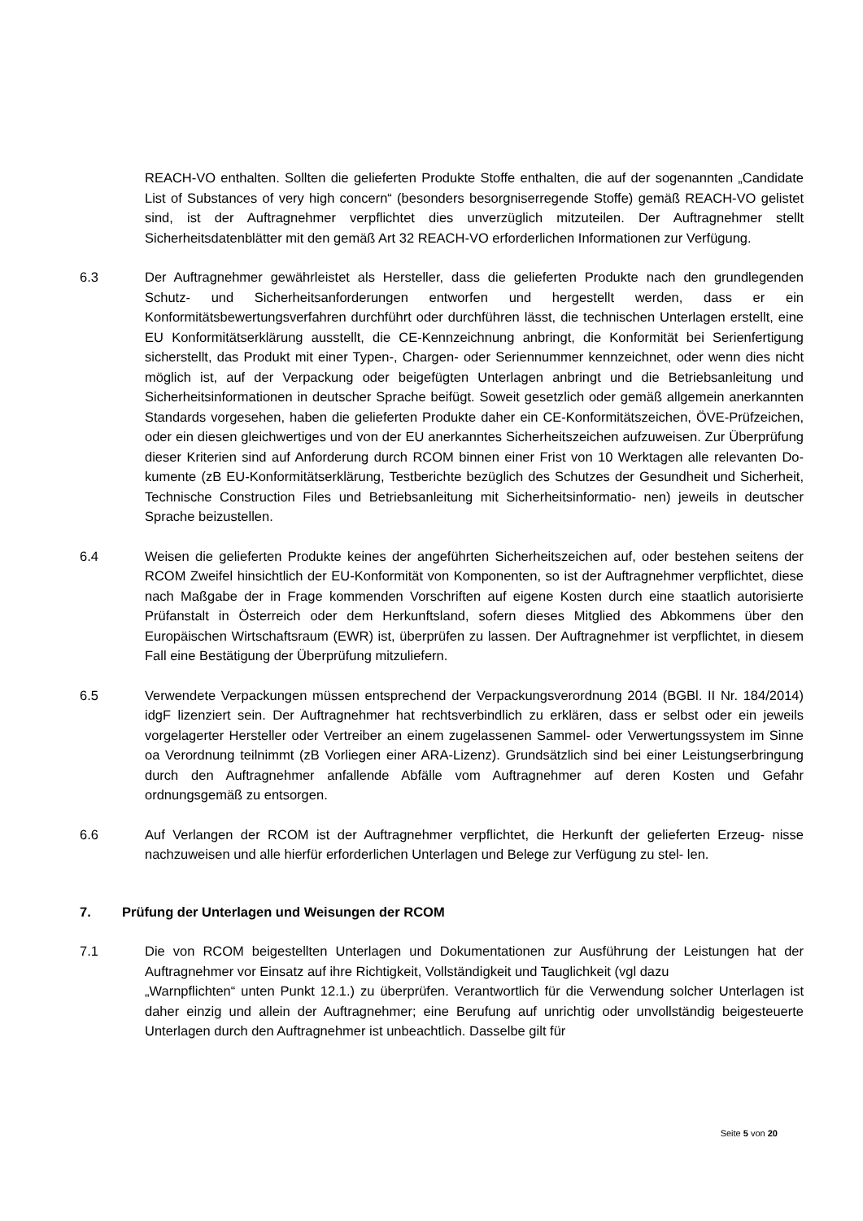REACH-VO enthalten. Sollten die gelieferten Produkte Stoffe enthalten, die auf der sogenannten „Candidate List of Substances of very high concern“ (besonders besorgniserregende Stoffe) gemäß REACH-VO gelistet sind, ist der Auftragnehmer verpflichtet dies unverzüglich mitzuteilen. Der Auftragnehmer stellt Sicherheitsdatenblätter mit den gemäß Art 32 REACH-VO erforderlichen Informationen zur Verfügung.
6.3 Der Auftragnehmer gewährleistet als Hersteller, dass die gelieferten Produkte nach den grundlegenden Schutz- und Sicherheitsanforderungen entworfen und hergestellt werden, dass er ein Konformitätsbewertungsverfahren durchführt oder durchführen lässt, die technischen Unterlagen erstellt, eine EU Konformitätserklärung ausstellt, die CE-Kennzeichnung anbringt, die Konformität bei Serienfertigung sicherstellt, das Produkt mit einer Typen-, Chargen- oder Seriennummer kennzeichnet, oder wenn dies nicht möglich ist, auf der Verpackung oder beigefügten Unterlagen anbringt und die Betriebsanleitung und Sicherheitsinformationen in deutscher Sprache beifügt. Soweit gesetzlich oder gemäß allgemein anerkannten Standards vorgesehen, haben die gelieferten Produkte daher ein CE-Konformitätszeichen, ÖVE-Prüfzeichen, oder ein diesen gleichwertiges und von der EU anerkanntes Sicherheitszeichen aufzuweisen. Zur Überprüfung dieser Kriterien sind auf Anforderung durch RCOM binnen einer Frist von 10 Werktagen alle relevanten Do- kumente (zB EU-Konformitätserklärung, Testberichte bezüglich des Schutzes der Gesundheit und Sicherheit, Technische Construction Files und Betriebsanleitung mit Sicherheitsinformatio- nen) jeweils in deutscher Sprache beizustellen.
6.4 Weisen die gelieferten Produkte keines der angeführten Sicherheitszeichen auf, oder bestehen seitens der RCOM Zweifel hinsichtlich der EU-Konformität von Komponenten, so ist der Auftragnehmer verpflichtet, diese nach Maßgabe der in Frage kommenden Vorschriften auf eigene Kosten durch eine staatlich autorisierte Prüfanstalt in Österreich oder dem Herkunftsland, sofern dieses Mitglied des Abkommens über den Europäischen Wirtschaftsraum (EWR) ist, überprüfen zu lassen. Der Auftragnehmer ist verpflichtet, in diesem Fall eine Bestätigung der Überprüfung mitzuliefern.
6.5 Verwendete Verpackungen müssen entsprechend der Verpackungsverordnung 2014 (BGBl. II Nr. 184/2014) idgF lizenziert sein. Der Auftragnehmer hat rechtsverbindlich zu erklären, dass er selbst oder ein jeweils vorgelagerter Hersteller oder Vertreiber an einem zugelassenen Sammel- oder Verwertungssystem im Sinne oa Verordnung teilnimmt (zB Vorliegen einer ARA-Lizenz). Grundsätzlich sind bei einer Leistungserbringung durch den Auftragnehmer anfallende Abfälle vom Auftragnehmer auf deren Kosten und Gefahr ordnungsgemäß zu entsorgen.
6.6 Auf Verlangen der RCOM ist der Auftragnehmer verpflichtet, die Herkunft der gelieferten Erzeug- nisse nachzuweisen und alle hierfür erforderlichen Unterlagen und Belege zur Verfügung zu stel- len.
7. Prüfung der Unterlagen und Weisungen der RCOM
7.1 Die von RCOM beigestellten Unterlagen und Dokumentationen zur Ausführung der Leistungen hat der Auftragnehmer vor Einsatz auf ihre Richtigkeit, Vollständigkeit und Tauglichkeit (vgl dazu
„Warnpflichten“ unten Punkt 12.1.) zu überprüfen. Verantwortlich für die Verwendung solcher Unterlagen ist daher einzig und allein der Auftragnehmer; eine Berufung auf unrichtig oder unvollständig beigesteuerte Unterlagen durch den Auftragnehmer ist unbeachtlich. Dasselbe gilt für
Seite 5 von 20